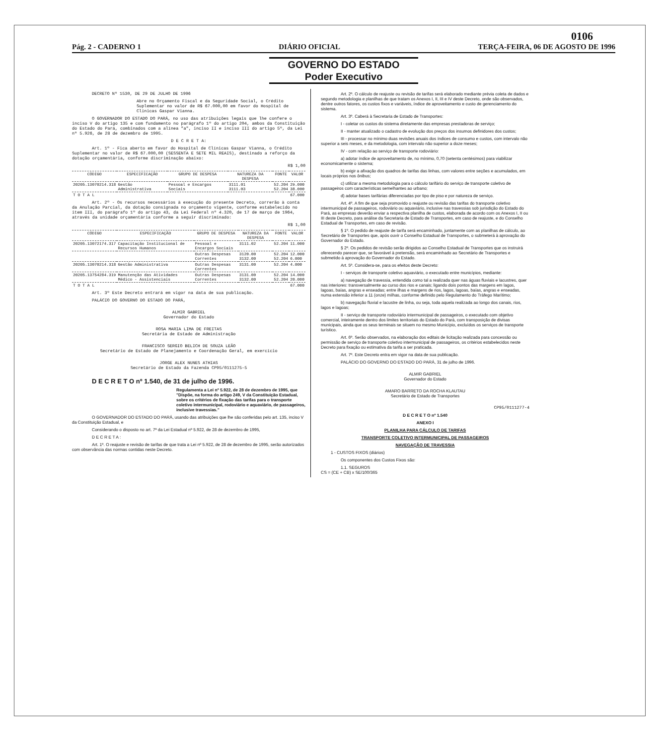0106
Pág. 2 - CADERNO 1 DIÁRIO OFICIAL TERÇA-FEIRA, 06 DE AGOSTO DE 1996
GOVERNO DO ESTADO
Poder Executivo
DECRETO Nº 1530, DE 29 DE JULHO DE 1996
Abre no Orçamento Fiscal e da Seguridade Social, o Crédito Suplementar no valor de R$ 67.000,00 em favor do Hospital de Clínicas Gaspar Vianna.
O GOVERNADOR DO ESTADO DO PARÁ, no uso das atribuições legais que lhe confere o inciso V do artigo 135 e com fundamento no parágrafo 1º do artigo 204, ambos da Constituição do Estado do Pará, combinados com a alínea "a", inciso II e inciso III do artigo 5º, da Lei nº 5.926, de 28 de dezembro de 1995.
D E C R E T A:
Art. 1º - Fica aberto em favor do Hospital de Clínicas Gaspar Vianna, o Crédito Suplementar no valor de R$ 67.000,00 (SESSENTA E SETE MIL REAIS), destinado a reforço da dotação orçamentária, conforme discriminação abaixo:
R$ 1,00
| CÓDIGO | ESPECIFICAÇÃO | GRUPO DE DESPESA | NATUREZA DA DESPESA | FONTE | VALOR |
| --- | --- | --- | --- | --- | --- |
| 20205.13070214.318 | Gestão Administrativa | Pessoal e Encargos Sociais | 3111.01 3111.03 | 52.204 52.204 | 29.000 38.000 |
| T O T A L | | | | | 67.000 |
Art. 2º - Os recursos necessários à execução do presente Decreto, correrão à conta da Anulação Parcial, da dotação consignada no orçamento vigente, conforme estabelecido no item III, do parágrafo 1º do artigo 43, da Lei Federal nº 4.320, de 17 de março de 1964, através da unidade orçamentária conforme a seguir discriminado:
R$ 1,00
| CÓDIGO | ESPECIFICAÇÃO | GRUPO DE DESPESA | NATUREZA DA DESPESA | FONTE | VALOR |
| --- | --- | --- | --- | --- | --- |
| 20205.13072174.317 | Capacitação Institucional de Recursos Humanos | Pessoal e Encargos Sociais | 3111.02 | 52.204 | 11.000 |
| | | Outras Despesas Correntes | 3120.00 3132.00 | 52.204 52.204 | 12.000 6.000 |
| 20205.13070214.318 | Gestão Administrativa | Outras Despesas Correntes | 3131.00 | 52.204 | 4.000 |
| 20205.13754284.319 | Manutenção das Atividades Médico - Assistenciais | Outras Despesas Correntes | 3131.00 3132.00 | 52.204 52.204 | 14.000 20.000 |
| T O T A L | | | | | 67.000 |
Art. 3º Este Decreto entrará em vigor na data de sua publicação.
PALÁCIO DO GOVERNO DO ESTADO DO PARÁ,
ALMIR GABRIEL
Governador do Estado
ROSA MARIA LIMA DE FREITAS
Secretária de Estado de Administração
FRANCISCO SERGIO BELICH DE SOUZA LEÃO
Secretário de Estado de Planejamento e Coordenação Geral, em exercício
JORGE ALEX NUNES ATHIAS
Secretário de Estado da Fazenda CP95/0111275-5
D E C R E T O nº 1.540, de 31 de julho de 1996.
Regulamenta a Lei nº 5.922, de 28 de dezembro de 1995, que "Dispõe, na forma do artigo 249, V da Constituição Estadual, sobre os critérios de fixação das tarifas para o transporte coletivo intermunicipal, rodoviário e aquaviário, de passageiros, inclusive travessias."
O GOVERNADOR DO ESTADO DO PARÁ, usando das atribuições que lhe são conferidas pelo art. 135, inciso V da Constituição Estadual, e
Considerando o disposto no art. 7º da Lei Estadual nº 5.922, de 28 de dezembro de 1995,
D E C R E T A :
Art. 1º. O reajuste e revisão de tarifas de que trata a Lei nº 5.922, de 28 de dezembro de 1995, serão autorizados com observância das normas contidas neste Decreto.
Art. 2º. O cálculo de reajuste ou revisão de tarifas será elaborado mediante prévia coleta de dados e segundo metodologia e planilhas de que tratam os Anexos I, II, III e IV deste Decreto, onde são observados, dentre outros fatores, os custos fixos e variáveis, índice de aproveitamento e custo de gerenciamento do sistema.
Art. 3º. Caberá à Secretaria de Estado de Transportes:
I - coletar os custos do sistema diretamente das empresas prestadoras de serviço;
II - manter atualizado o cadastro de evolução dos preços dos insumos definidores dos custos;
III - processar no mínimo duas revisões anuais dos índices de consumo e custos, com intervalo não superior a seis meses, e da metodologia, com intervalo não superior a doze meses;
IV - com relação ao serviço de transporte rodoviário:
a) adotar índice de aproveitamento de, no mínimo, 0,70 (setenta centésimos) para viabilizar economicamente o sistema;
b) exigir a afixação dos quadros de tarifas das linhas, com valores entre seções e acumulados, em locais próprios nos ônibus;
c) utilizar a mesma metodologia para o cálculo tarifário do serviço de transporte coletivo de passageiros com características semelhantes ao urbano;
d) adotar bases tarifárias diferenciadas por tipo de piso e por natureza de serviço.
Art. 4º. A fim de que seja promovido o reajuste ou revisão das tarifas do transporte coletivo intermunicipal de passageiros, rodoviário ou aquaviário, inclusive nas travessias sob jurisdição do Estado do Pará, as empresas deverão enviar a respectiva planilha de custos, elaborada de acordo com os Anexos I, II ou III deste Decreto, para análise da Secretaria de Estado de Transportes, em caso de reajuste, e do Conselho Estadual de Transportes, em caso de revisão.
§ 1º. O pedido de reajuste de tarifa será encaminhado, juntamente com as planilhas de cálculo, ao Secretário de Transportes que, após ouvir o Conselho Estadual de Transportes, o submeterá à aprovação do Governador do Estado.
§ 2º. Os pedidos de revisão serão dirigidos ao Conselho Estadual de Transportes que os instruirá oferecendo parecer que, se favorável à pretensão, será encaminhado ao Secretário de Transportes e submetido à aprovação do Governador do Estado.
Art. 5º. Considera-se, para os efeitos deste Decreto:
I - serviços de transporte coletivo aquaviário, o executado entre municípios, mediante:
a) navegação de travessia, entendida como tal a realizada quer nas águas fluviais e lacustres, quer nas interiores: transversalmente ao curso dos rios e canais; ligando dois pontos das margens em lagos, lagoas, baías, angras e enseadas; entre ilhas e margens de rios, lagos, lagoas, baías, angras e enseadas, numa extensão inferior a 11 (onze) milhas, conforme definido pelo Regulamento do Tráfego Marítimo;
b) navegação fluvial e lacustre de linha, ou seja, toda aquela realizada ao longo dos canais, rios, lagos e lagoas;
II - serviço de transporte rodoviário intermunicipal de passageiros, o executado com objetivo comercial, inteiramente dentro dos limites territoriais do Estado do Pará, com transposição de divisas municipais, ainda que os seus terminais se situem no mesmo Município, excluídos os serviços de transporte turístico.
Art. 6º. Serão observados, na elaboração dos editais de licitação realizada para concessão ou permissão de serviço de transporte coletivo intermunicipal de passageiros, os critérios estabelecidos neste Decreto para fixação ou estimativa da tarifa a ser praticada.
Art. 7º. Este Decreto entra em vigor na data de sua publicação.
PALÁCIO DO GOVERNO DO ESTADO DO PARÁ, 31 de julho de 1996.
ALMIR GABRIEL
Governador do Estado
AMARO BARRETO DA ROCHA KLAUTAU
Secretário de Estado de Transportes
CP95/0111277-4
D E C R E T O nº 1.540
ANEXO I
PLANILHA PARA CÁLCULO DE TARIFAS
TRANSPORTE COLETIVO INTERMUNICIPAL DE PASSAGEIROS
NAVEGAÇÃO DE TRAVESSIA
1 - CUSTOS FIXOS (diários)
Os componentes dos Custos Fixos são:
1.1. SEGUROS
CS = (CE + CB) x SE/100/365